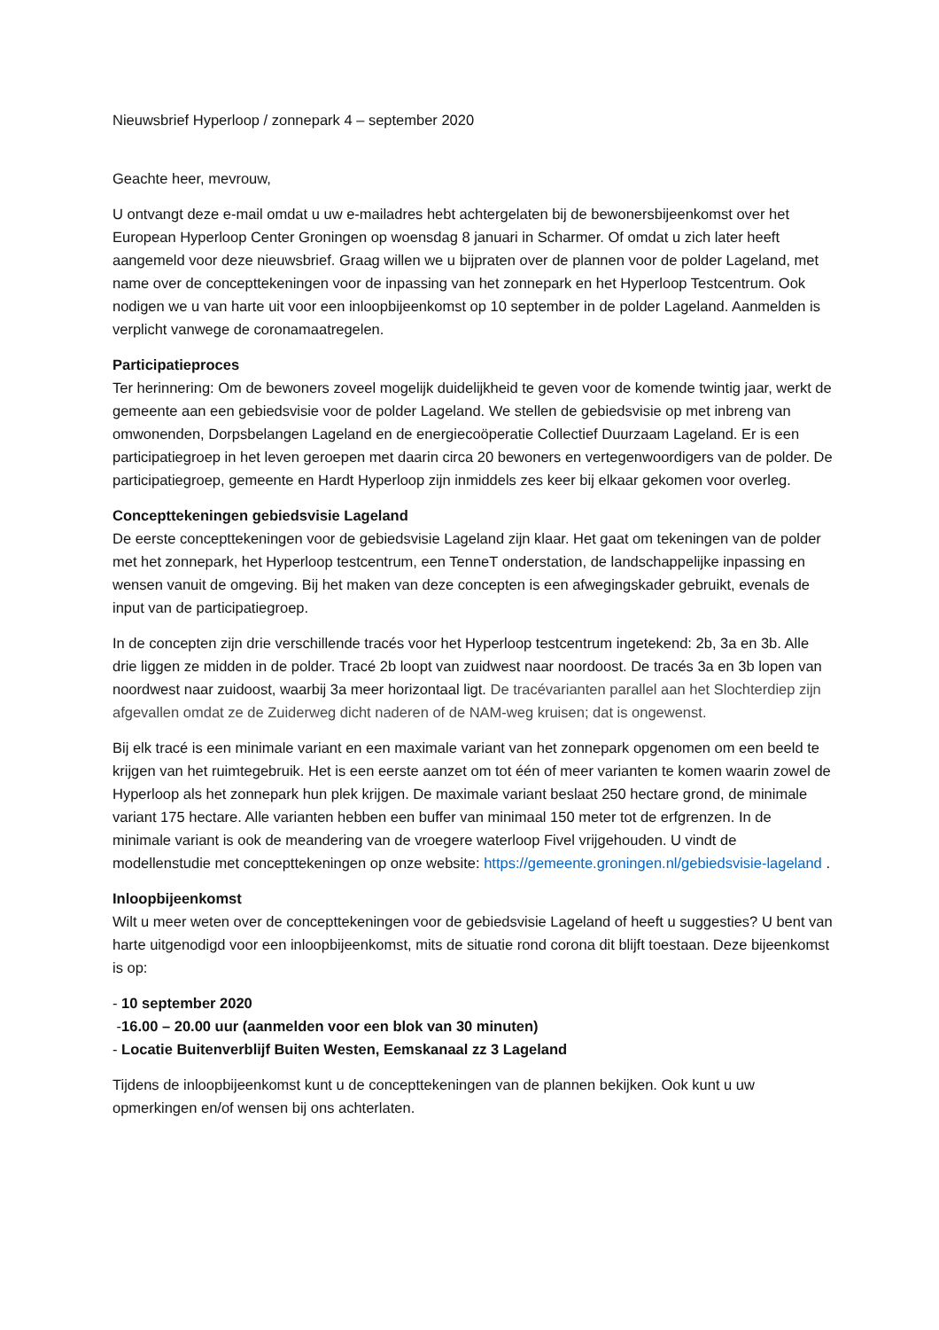Nieuwsbrief Hyperloop / zonnepark 4 – september 2020
Geachte heer, mevrouw,
U ontvangt deze e-mail omdat u uw e-mailadres hebt achtergelaten bij de bewonersbijeenkomst over het European Hyperloop Center Groningen op woensdag 8 januari in Scharmer. Of omdat u zich later heeft aangemeld voor deze nieuwsbrief. Graag willen we u bijpraten over de plannen voor de polder Lageland, met name over de concepttekeningen voor de inpassing van het zonnepark en het Hyperloop Testcentrum. Ook nodigen we u van harte uit voor een inloopbijeenkomst op 10 september in de polder Lageland. Aanmelden is verplicht vanwege de coronamaatregelen.
Participatieproces
Ter herinnering: Om de bewoners zoveel mogelijk duidelijkheid te geven voor de komende twintig jaar, werkt de gemeente aan een gebiedsvisie voor de polder Lageland. We stellen de gebiedsvisie op met inbreng van omwonenden, Dorpsbelangen Lageland en de energiecoöperatie Collectief Duurzaam Lageland. Er is een participatiegroep in het leven geroepen met daarin circa 20 bewoners en vertegenwoordigers van de polder. De participatiegroep, gemeente en Hardt Hyperloop zijn inmiddels zes keer bij elkaar gekomen voor overleg.
Concepttekeningen gebiedsvisie Lageland
De eerste concepttekeningen voor de gebiedsvisie Lageland zijn klaar. Het gaat om tekeningen van de polder met het zonnepark, het Hyperloop testcentrum, een TenneT onderstation, de landschappelijke inpassing en wensen vanuit de omgeving. Bij het maken van deze concepten is een afwegingskader gebruikt, evenals de input van de participatiegroep.
In de concepten zijn drie verschillende tracés voor het Hyperloop testcentrum ingetekend: 2b, 3a en 3b. Alle drie liggen ze midden in de polder. Tracé 2b loopt van zuidwest naar noordoost. De tracés 3a en 3b lopen van noordwest naar zuidoost, waarbij 3a meer horizontaal ligt. De tracévarianten parallel aan het Slochterdiep zijn afgevallen omdat ze de Zuiderweg dicht naderen of de NAM-weg kruisen; dat is ongewenst.
Bij elk tracé is een minimale variant en een maximale variant van het zonnepark opgenomen om een beeld te krijgen van het ruimtegebruik. Het is een eerste aanzet om tot één of meer varianten te komen waarin zowel de Hyperloop als het zonnepark hun plek krijgen. De maximale variant beslaat 250 hectare grond, de minimale variant 175 hectare. Alle varianten hebben een buffer van minimaal 150 meter tot de erfgrenzen. In de minimale variant is ook de meandering van de vroegere waterloop Fivel vrijgehouden. U vindt de modellenstudie met concepttekeningen op onze website: https://gemeente.groningen.nl/gebiedsvisie-lageland .
Inloopbijeenkomst
Wilt u meer weten over de concepttekeningen voor de gebiedsvisie Lageland of heeft u suggesties? U bent van harte uitgenodigd voor een inloopbijeenkomst, mits de situatie rond corona dit blijft toestaan. Deze bijeenkomst is op:
- 10 september 2020
-16.00 – 20.00 uur (aanmelden voor een blok van 30 minuten)
- Locatie Buitenverblijf Buiten Westen, Eemskanaal zz 3 Lageland
Tijdens de inloopbijeenkomst kunt u de concepttekeningen van de plannen bekijken. Ook kunt u uw opmerkingen en/of wensen bij ons achterlaten.